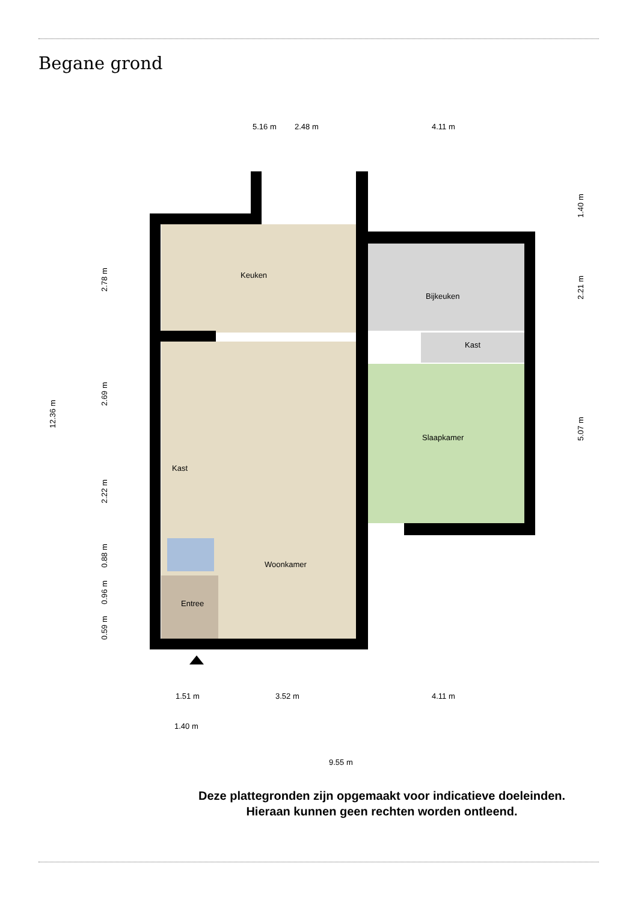Begane grond
5.16 m
2.48 m
4.11 m
Keuken
Bijkeuken
Kast
Slaapkamer
Kast
Woonkamer
Entree
1.51 m
3.52 m
4.11 m
1.40 m
9.55 m
12.36 m
2.78 m
2.69 m
2.22 m
0.88 m
0.96 m
0.59 m
1.40 m
2.21 m
5.07 m
Deze plattegronden zijn opgemaakt voor indicatieve doeleinden.
Hieraan kunnen geen rechten worden ontleend.